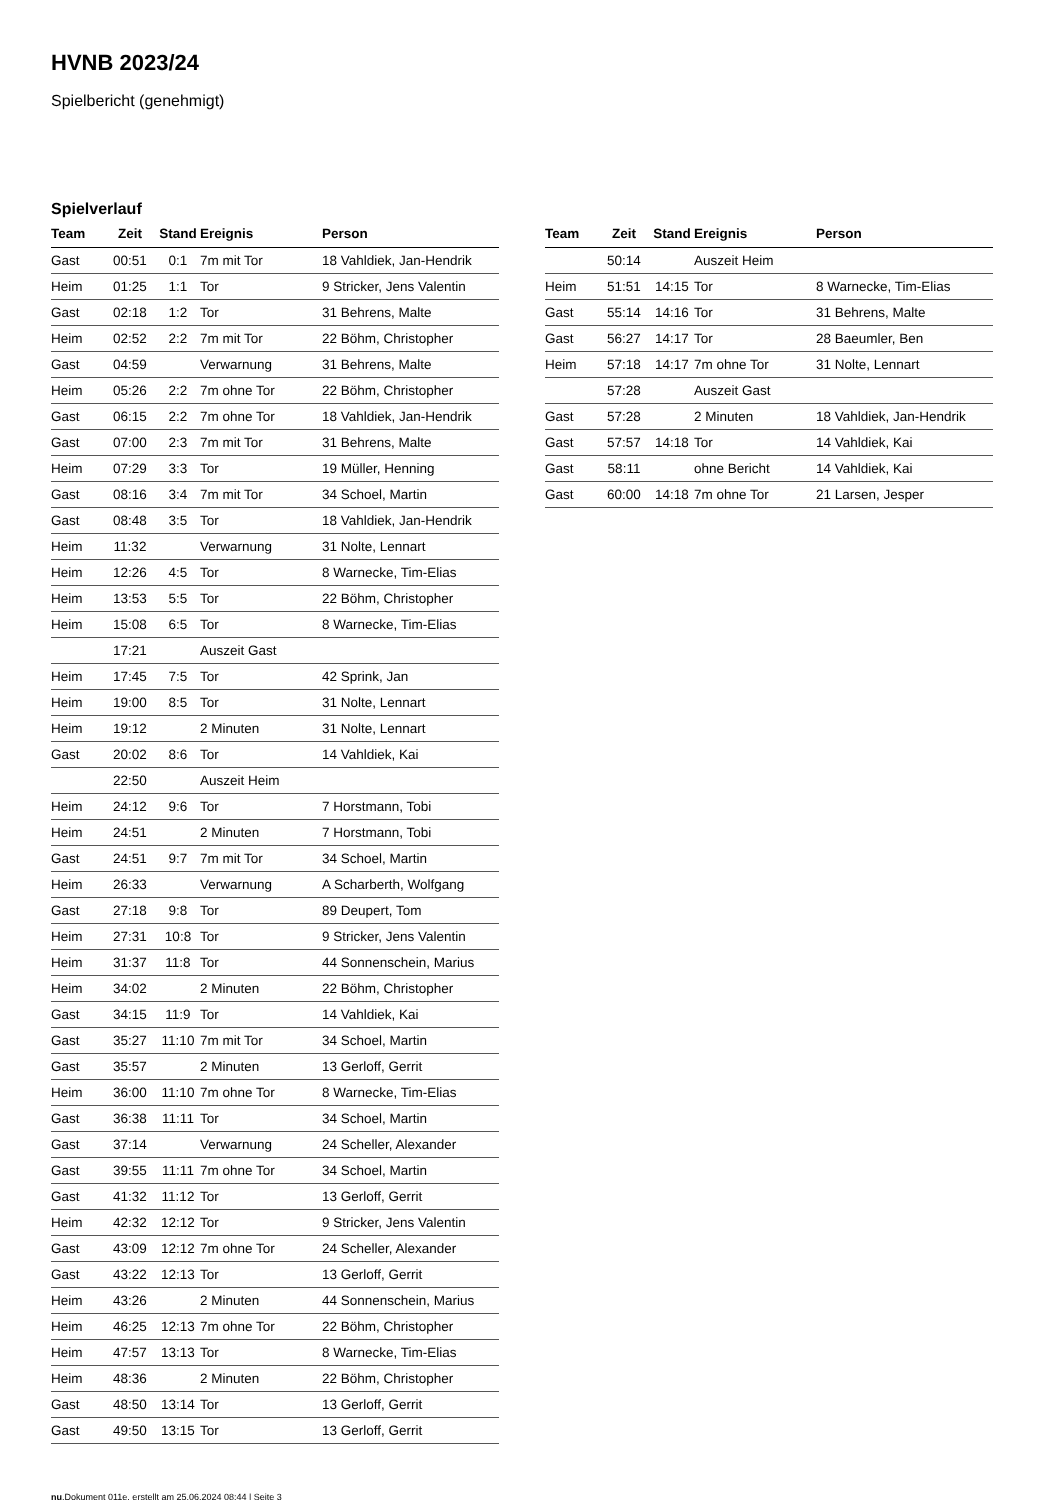HVNB 2023/24
Spielbericht (genehmigt)
Spielverlauf
| Team | Zeit | Stand | Ereignis | Person |
| --- | --- | --- | --- | --- |
| Gast | 00:51 | 0:1 | 7m mit Tor | 18 Vahldiek, Jan-Hendrik |
| Heim | 01:25 | 1:1 | Tor | 9 Stricker, Jens Valentin |
| Gast | 02:18 | 1:2 | Tor | 31 Behrens, Malte |
| Heim | 02:52 | 2:2 | 7m mit Tor | 22 Böhm, Christopher |
| Gast | 04:59 | | Verwarnung | 31 Behrens, Malte |
| Heim | 05:26 | 2:2 | 7m ohne Tor | 22 Böhm, Christopher |
| Gast | 06:15 | 2:2 | 7m ohne Tor | 18 Vahldiek, Jan-Hendrik |
| Gast | 07:00 | 2:3 | 7m mit Tor | 31 Behrens, Malte |
| Heim | 07:29 | 3:3 | Tor | 19 Müller, Henning |
| Gast | 08:16 | 3:4 | 7m mit Tor | 34 Schoel, Martin |
| Gast | 08:48 | 3:5 | Tor | 18 Vahldiek, Jan-Hendrik |
| Heim | 11:32 | | Verwarnung | 31 Nolte, Lennart |
| Heim | 12:26 | 4:5 | Tor | 8 Warnecke, Tim-Elias |
| Heim | 13:53 | 5:5 | Tor | 22 Böhm, Christopher |
| Heim | 15:08 | 6:5 | Tor | 8 Warnecke, Tim-Elias |
| | 17:21 | | Auszeit Gast | |
| Heim | 17:45 | 7:5 | Tor | 42 Sprink, Jan |
| Heim | 19:00 | 8:5 | Tor | 31 Nolte, Lennart |
| Heim | 19:12 | | 2 Minuten | 31 Nolte, Lennart |
| Gast | 20:02 | 8:6 | Tor | 14 Vahldiek, Kai |
| | 22:50 | | Auszeit Heim | |
| Heim | 24:12 | 9:6 | Tor | 7 Horstmann, Tobi |
| Heim | 24:51 | | 2 Minuten | 7 Horstmann, Tobi |
| Gast | 24:51 | 9:7 | 7m mit Tor | 34 Schoel, Martin |
| Heim | 26:33 | | Verwarnung | A Scharberth, Wolfgang |
| Gast | 27:18 | 9:8 | Tor | 89 Deupert, Tom |
| Heim | 27:31 | 10:8 | Tor | 9 Stricker, Jens Valentin |
| Heim | 31:37 | 11:8 | Tor | 44 Sonnenschein, Marius |
| Heim | 34:02 | | 2 Minuten | 22 Böhm, Christopher |
| Gast | 34:15 | 11:9 | Tor | 14 Vahldiek, Kai |
| Gast | 35:27 | 11:10 | 7m mit Tor | 34 Schoel, Martin |
| Gast | 35:57 | | 2 Minuten | 13 Gerloff, Gerrit |
| Heim | 36:00 | 11:10 | 7m ohne Tor | 8 Warnecke, Tim-Elias |
| Gast | 36:38 | 11:11 | Tor | 34 Schoel, Martin |
| Gast | 37:14 | | Verwarnung | 24 Scheller, Alexander |
| Gast | 39:55 | 11:11 | 7m ohne Tor | 34 Schoel, Martin |
| Gast | 41:32 | 11:12 | Tor | 13 Gerloff, Gerrit |
| Heim | 42:32 | 12:12 | Tor | 9 Stricker, Jens Valentin |
| Gast | 43:09 | 12:12 | 7m ohne Tor | 24 Scheller, Alexander |
| Gast | 43:22 | 12:13 | Tor | 13 Gerloff, Gerrit |
| Heim | 43:26 | | 2 Minuten | 44 Sonnenschein, Marius |
| Heim | 46:25 | 12:13 | 7m ohne Tor | 22 Böhm, Christopher |
| Heim | 47:57 | 13:13 | Tor | 8 Warnecke, Tim-Elias |
| Heim | 48:36 | | 2 Minuten | 22 Böhm, Christopher |
| Gast | 48:50 | 13:14 | Tor | 13 Gerloff, Gerrit |
| Gast | 49:50 | 13:15 | Tor | 13 Gerloff, Gerrit |
| Team | Zeit | Stand | Ereignis | Person |
| --- | --- | --- | --- | --- |
| | 50:14 | | Auszeit Heim | |
| Heim | 51:51 | 14:15 | Tor | 8 Warnecke, Tim-Elias |
| Gast | 55:14 | 14:16 | Tor | 31 Behrens, Malte |
| Gast | 56:27 | 14:17 | Tor | 28 Baeumler, Ben |
| Heim | 57:18 | 14:17 | 7m ohne Tor | 31 Nolte, Lennart |
| | 57:28 | | Auszeit Gast | |
| Gast | 57:28 | | 2 Minuten | 18 Vahldiek, Jan-Hendrik |
| Gast | 57:57 | 14:18 | Tor | 14 Vahldiek, Kai |
| Gast | 58:11 | | ohne Bericht | 14 Vahldiek, Kai |
| Gast | 60:00 | 14:18 | 7m ohne Tor | 21 Larsen, Jesper |
nu.Dokument 011e, erstellt am 25.06.2024 08:44 | Seite 3